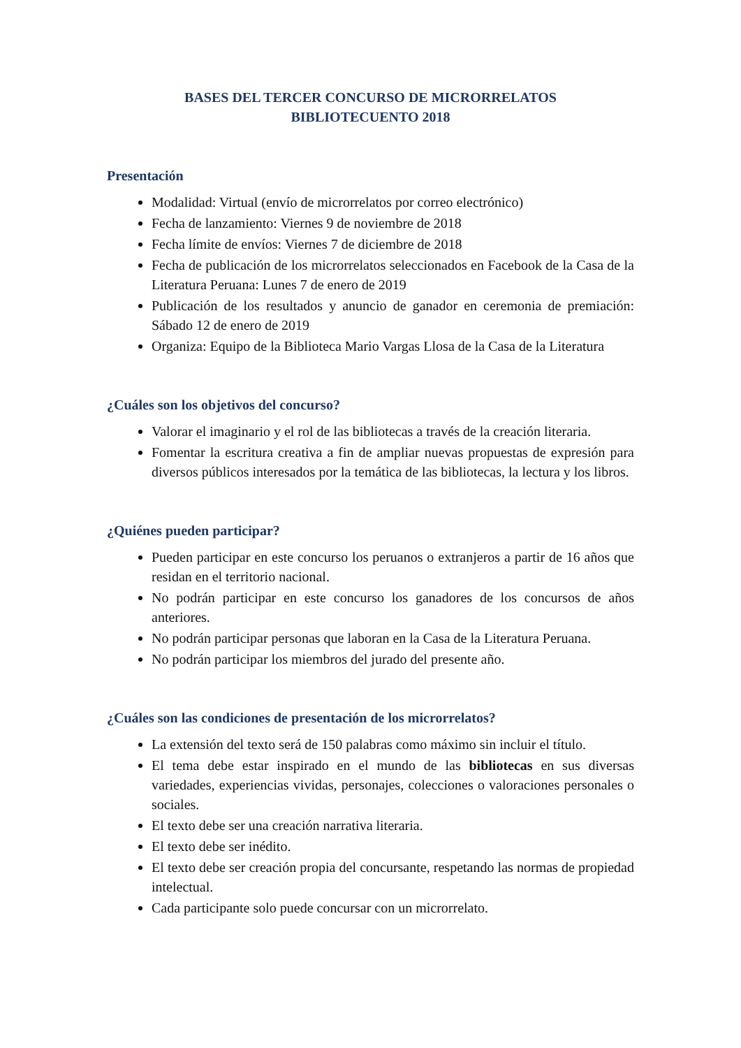BASES DEL TERCER CONCURSO DE MICRORRELATOS
BIBLIOTECUENTO 2018
Presentación
Modalidad: Virtual (envío de microrrelatos por correo electrónico)
Fecha de lanzamiento: Viernes 9 de noviembre de 2018
Fecha límite de envíos: Viernes 7 de diciembre de 2018
Fecha de publicación de los microrrelatos seleccionados en Facebook de la Casa de la Literatura Peruana: Lunes 7 de enero de 2019
Publicación de los resultados y anuncio de ganador en ceremonia de premiación: Sábado 12 de enero de 2019
Organiza: Equipo de la Biblioteca Mario Vargas Llosa de la Casa de la Literatura
¿Cuáles son los objetivos del concurso?
Valorar el imaginario y el rol de las bibliotecas a través de la creación literaria.
Fomentar la escritura creativa a fin de ampliar nuevas propuestas de expresión para diversos públicos interesados por la temática de las bibliotecas, la lectura y los libros.
¿Quiénes pueden participar?
Pueden participar en este concurso los peruanos o extranjeros a partir de 16 años que residan en el territorio nacional.
No podrán participar en este concurso los ganadores de los concursos de años anteriores.
No podrán participar personas que laboran en la Casa de la Literatura Peruana.
No podrán participar los miembros del jurado del presente año.
¿Cuáles son las condiciones de presentación de los microrrelatos?
La extensión del texto será de 150 palabras como máximo sin incluir el título.
El tema debe estar inspirado en el mundo de las bibliotecas en sus diversas variedades, experiencias vividas, personajes, colecciones o valoraciones personales o sociales.
El texto debe ser una creación narrativa literaria.
El texto debe ser inédito.
El texto debe ser creación propia del concursante, respetando las normas de propiedad intelectual.
Cada participante solo puede concursar con un microrrelato.